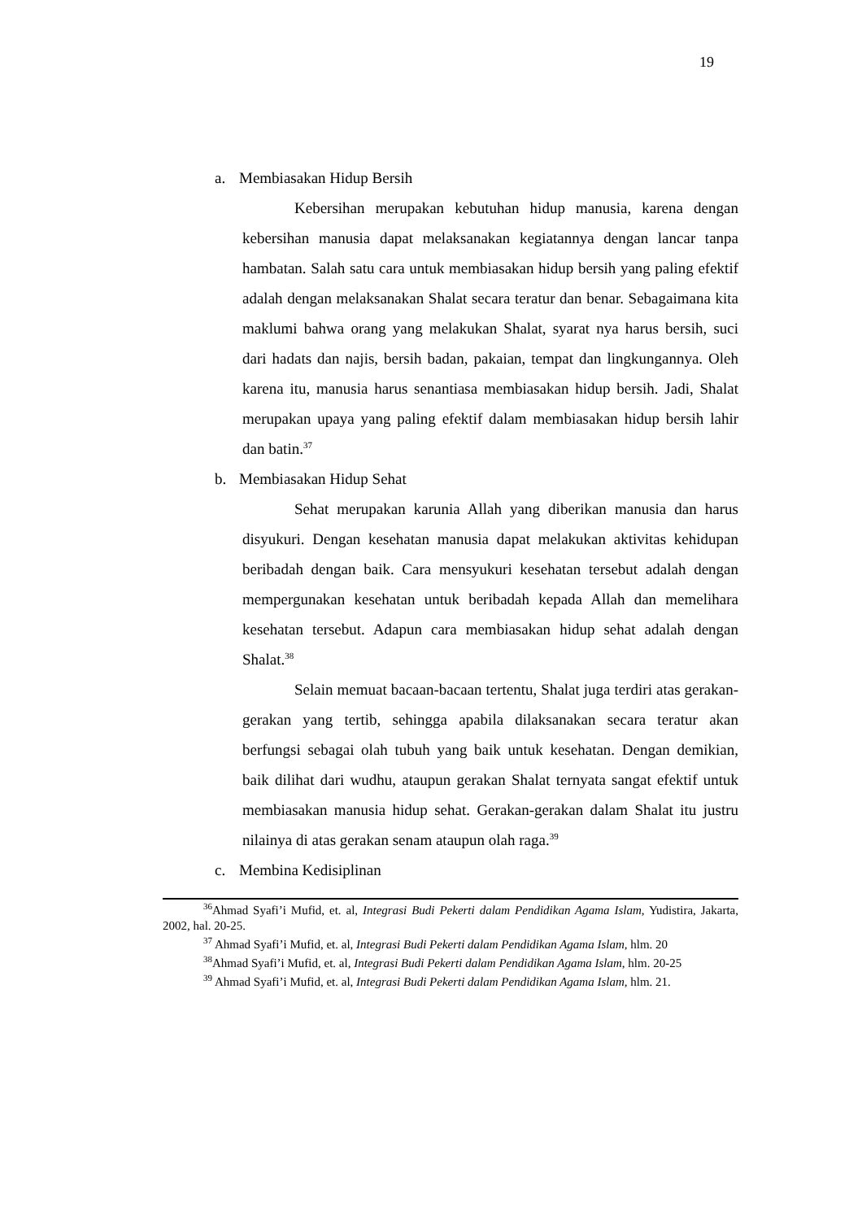19
a. Membiasakan Hidup Bersih
Kebersihan merupakan kebutuhan hidup manusia, karena dengan kebersihan manusia dapat melaksanakan kegiatannya dengan lancar tanpa hambatan. Salah satu cara untuk membiasakan hidup bersih yang paling efektif adalah dengan melaksanakan Shalat secara teratur dan benar. Sebagaimana kita maklumi bahwa orang yang melakukan Shalat, syarat nya harus bersih, suci dari hadats dan najis, bersih badan, pakaian, tempat dan lingkungannya. Oleh karena itu, manusia harus senantiasa membiasakan hidup bersih. Jadi, Shalat merupakan upaya yang paling efektif dalam membiasakan hidup bersih lahir dan batin.<sup>37</sup>
b. Membiasakan Hidup Sehat
Sehat merupakan karunia Allah yang diberikan manusia dan harus disyukuri. Dengan kesehatan manusia dapat melakukan aktivitas kehidupan beribadah dengan baik. Cara mensyukuri kesehatan tersebut adalah dengan mempergunakan kesehatan untuk beribadah kepada Allah dan memelihara kesehatan tersebut. Adapun cara membiasakan hidup sehat adalah dengan Shalat.<sup>38</sup>
Selain memuat bacaan-bacaan tertentu, Shalat juga terdiri atas gerakan-gerakan yang tertib, sehingga apabila dilaksanakan secara teratur akan berfungsi sebagai olah tubuh yang baik untuk kesehatan. Dengan demikian, baik dilihat dari wudhu, ataupun gerakan Shalat ternyata sangat efektif untuk membiasakan manusia hidup sehat. Gerakan-gerakan dalam Shalat itu justru nilainya di atas gerakan senam ataupun olah raga.<sup>39</sup>
c. Membina Kedisiplinan
<sup>36</sup> Ahmad Syafi’i Mufid, et. al, Integrasi Budi Pekerti dalam Pendidikan Agama Islam, Yudistira, Jakarta, 2002, hal. 20-25.
<sup>37</sup> Ahmad Syafi’i Mufid, et. al, Integrasi Budi Pekerti dalam Pendidikan Agama Islam, hlm. 20
<sup>38</sup> Ahmad Syafi’i Mufid, et. al, Integrasi Budi Pekerti dalam Pendidikan Agama Islam, hlm. 20-25
<sup>39</sup> Ahmad Syafi’i Mufid, et. al, Integrasi Budi Pekerti dalam Pendidikan Agama Islam, hlm. 21.